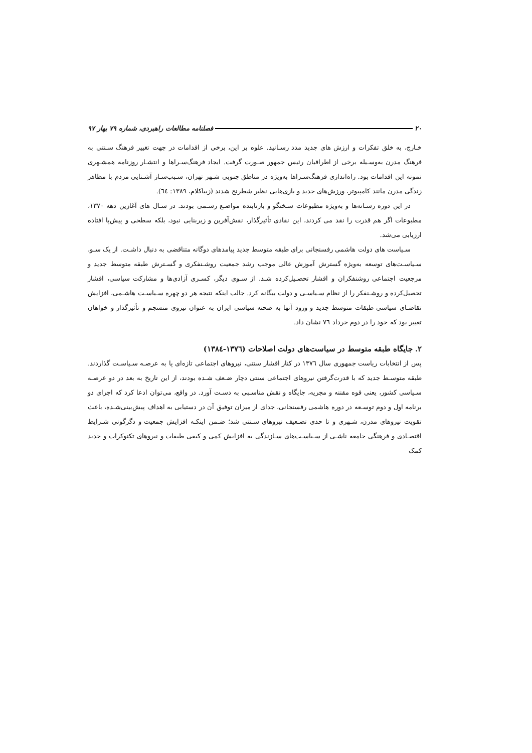۲۰ فصلنامه مطالعات راهبردی، شماره ۷۹ بهار ۹۷
خـارج، به خلق تفکرات و ارزش های جدید مدد رسـانید. علوه بر این، برخی از اقدامات در جهت تغییر فرهنگ سـنتی به فرهنگ مدرن به‌وسـیله برخی از اطرافیان رئیس جمهور صـورت گرفت. ایجاد فرهنگ‌سـراها و انتشـار روزنامه همشـهری نمونه این اقدامات بود. راه‌اندازی فرهنگ‌سـراها به‌ویژه در مناطق جنوبی شـهر تهران، سـبب‌سـاز آشـنایی مردم با مظاهر زندگی مدرن مانند کامپیوتر، ورزش‌های جدید و بازی‌هایی نظیر شطرنج شدند (زیباکلام، ۱۳۸۹: ٦٤).
در این دوره رسـانه‌ها و به‌ویژه مطبوعات سـخنگو و بازتابنده مواضـع رسـمی بودند. در سـال های آغازین دهه ۱۳۷۰، مطبوعات اگر هم قدرت را نقد می کردند، این نقادی تأثیرگذار، نقش‌آفرین و زیربنایی نبود، بلکه سطحی و پیش‌پا افتاده ارزیابی می‌شد.
سـیاست های دولت هاشمی رفسنجانی برای طبقه متوسط جدید پیامدهای دوگانه متناقضی به دنبال داشـت. از یک سـو، سـیاسـت‌های توسعه به‌ویژه گسترش آموزش عالی موجب رشد جمعیت روشـنفکری و گسـترش طبقه متوسط جدید و مرجعیت اجتماعی روشنفکران و اقشار تحصـیل‌کرده شـد. از سـوی دیگر، کسـری آزادی‌ها و مشارکت سیاسی، اقشار تحصیل‌کرده و روشـنفکر را از نظام سـیاسـی و دولت بیگانه کرد. جالب اینکه نتیجه هر دو چهره سـیاسـت هاشـمی، افزایش تقاضـای سیاسی طبقات متوسط جدید و ورود آنها به صحنه سیاسی ایران به عنوان نیروی منسجم و تأثیرگذار و خواهان تغییر بود که خود را در دوم خرداد ۷٦ نشان داد.
۲. جایگاه طبقه متوسط در سیاست‌های دولت اصلاحات (۱۳۷٦-۱۳۸٤)
پس از انتخابات ریاست جمهوری سال ۱۳۷٦ در کنار اقشار سنتی، نیروهای اجتماعی تازه‌ای پا به عرصـه سـیاسـت گذاردند. طبقه متوسـط جدید که با قدرت‌گرفتن نیروهای اجتماعی سنتی دچار ضـعف شـده بودند، از این تاریخ به بعد در دو عرصـه سـیاسی کشور، یعنی قوه مقننه و مجریه، جایگاه و نقش مناسـبی به دسـت آورد. در واقع، می‌توان ادعا کرد که اجرای دو برنامه اول و دوم توسـعه در دوره هاشمی رفسنجانی، جدای از میزان توفیق آن در دستیابی به اهداف پیش‌بینی‌شـده، باعث تقویت نیروهای مدرن، شـهری و تا حدی تضـعیف نیروهای سـنتی شد؛ ضـمن اینکـه افزایش جمعیت و دگرگونی شـرایط اقتصـادی و فرهنگی جامعه ناشـی از سـیاسـت‌های سـازندگی به افزایش کمی و کیفی طبقات و نیروهای تکنوکرات و جدید کمک